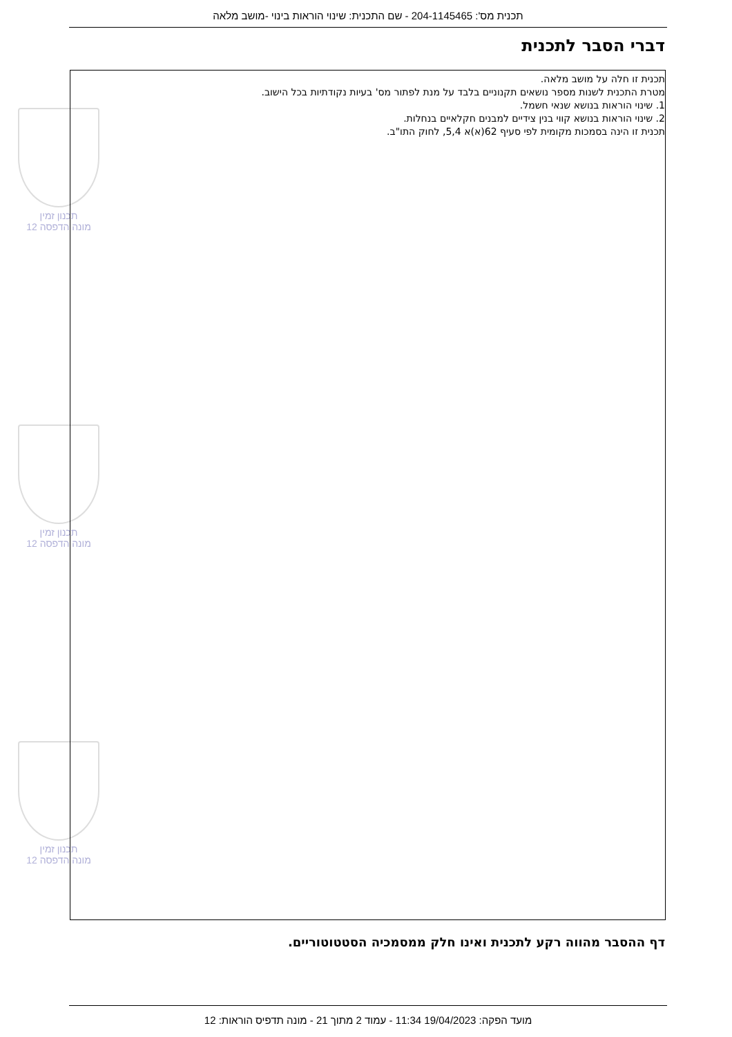תכנית מס': 204-1145465 - שם התכנית: שינוי הוראות בינוי -מושב מלאה
דברי הסבר לתכנית
תכנון זמין
מונה הדפסה 12
תכנון זמין
מונה הדפסה 12
תכנון זמין
מונה הדפסה 12
תכנית זו חלה על מושב מלאה.
מטרת התכנית לשנות מספר נושאים תקנוניים בלבד על מנת לפתור מס' בעיות נקודתיות בכל הישוב.
1. שינוי הוראות בנושא שנאי חשמל.
2. שינוי הוראות בנושא קווי בנין צידיים למבנים חקלאיים בנחלות.
תכנית זו הינה בסמכות מקומית לפי סעיף 62(א)א 5,4, לחוק התו"ב.
דף ההסבר מהווה רקע לתכנית ואינו חלק ממסמכיה הסטטוטוריים.
מועד הפקה: 19/04/2023 11:34 - עמוד 2 מתוך 21 - מונה תדפיס הוראות: 12